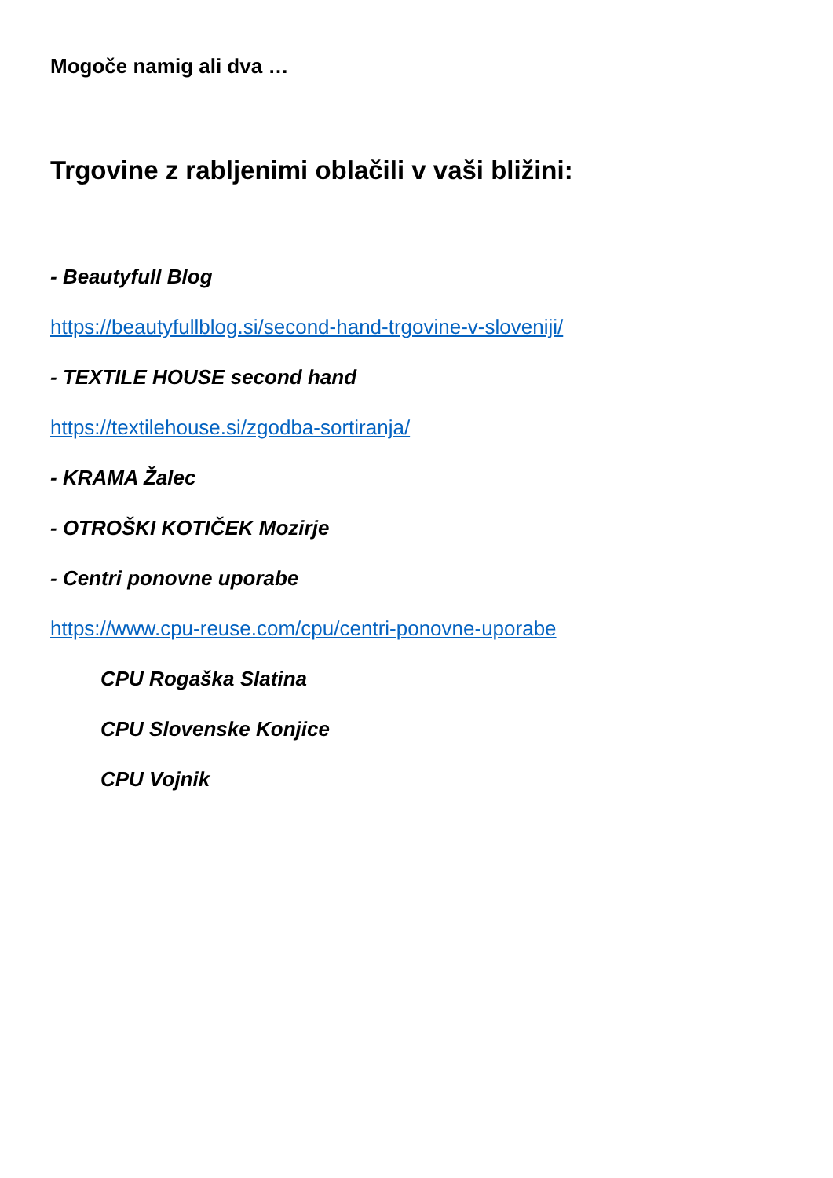Mogoče namig ali dva …
Trgovine z rabljenimi oblačili v vaši bližini:
- Beautyfull Blog
https://beautyfullblog.si/second-hand-trgovine-v-sloveniji/
- TEXTILE HOUSE second hand
https://textilehouse.si/zgodba-sortiranja/
- KRAMA Žalec
- OTROŠKI KOTIČEK Mozirje
- Centri ponovne uporabe
https://www.cpu-reuse.com/cpu/centri-ponovne-uporabe
CPU Rogaška Slatina
CPU Slovenske Konjice
CPU Vojnik